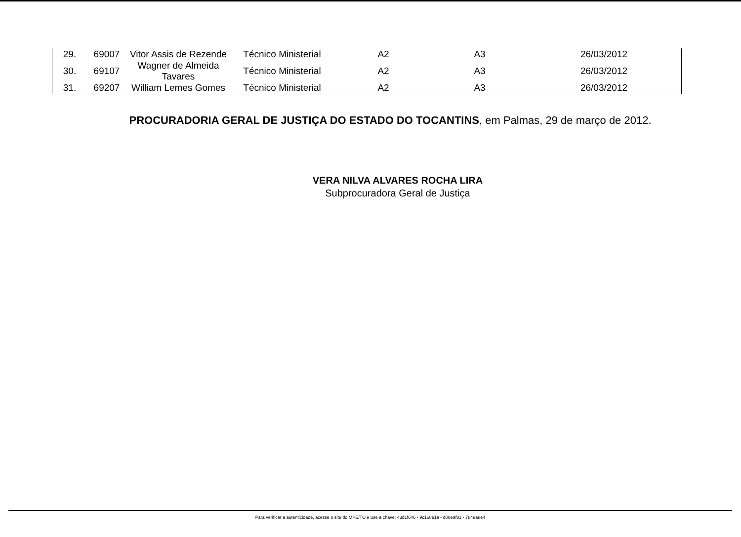| 29. | 69007 | Vitor Assis de Rezende | Técnico Ministerial | A2 | A3 | 26/03/2012 |
| 30. | 69107 | Wagner de Almeida Tavares | Técnico Ministerial | A2 | A3 | 26/03/2012 |
| 31. | 69207 | William Lemes Gomes | Técnico Ministerial | A2 | A3 | 26/03/2012 |
PROCURADORIA GERAL DE JUSTIÇA DO ESTADO DO TOCANTINS, em Palmas, 29 de março de 2012.
VERA NILVA ALVARES ROCHA LIRA
Subprocuradora Geral de Justiça
Para verificar a autenticidade, acesse o site do MPE/TO e use a chave: 43d1f646 - 9c168e1a - d08e9f81 - 784ea8e4